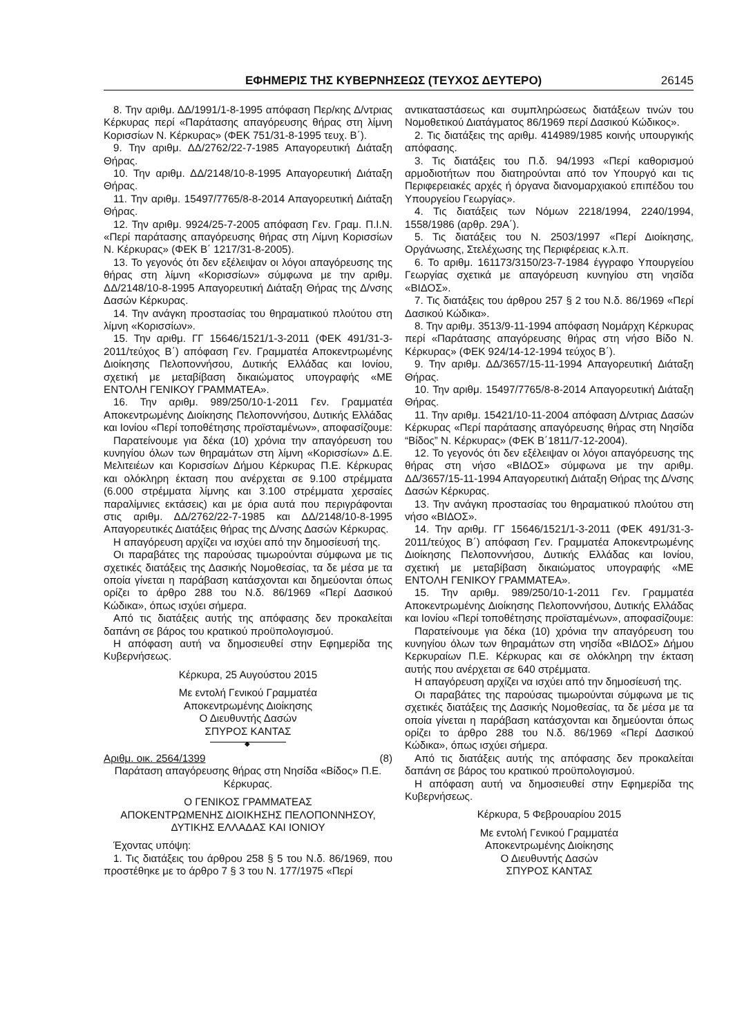ΕΦΗΜΕΡΙΣ ΤΗΣ ΚΥΒΕΡΝΗΣΕΩΣ (ΤΕΥΧΟΣ ΔΕΥΤΕΡΟ) 26145
8. Την αριθμ. ΔΔ/1991/1-8-1995 απόφαση Περ/κης Δ/ντριας Κέρκυρας περί «Παράτασης απαγόρευσης θήρας στη λίμνη Κορισσίων Ν. Κέρκυρας» (ΦΕΚ 751/31-8-1995 τευχ. Β΄).
9. Την αριθμ. ΔΔ/2762/22-7-1985 Απαγορευτική Διάταξη Θήρας.
10. Την αριθμ. ΔΔ/2148/10-8-1995 Απαγορευτική Διάταξη Θήρας.
11. Την αριθμ. 15497/7765/8-8-2014 Απαγορευτική Διάταξη Θήρας.
12. Την αριθμ. 9924/25-7-2005 απόφαση Γεν. Γραμ. Π.Ι.Ν. «Περί παράτασης απαγόρευσης θήρας στη Λίμνη Κορισσίων Ν. Κέρκυρας» (ΦΕΚ Β΄ 1217/31-8-2005).
13. Το γεγονός ότι δεν εξέλειψαν οι λόγοι απαγόρευσης της θήρας στη λίμνη «Κορισσίων» σύμφωνα με την αριθμ. ΔΔ/2148/10-8-1995 Απαγορευτική Διάταξη Θήρας της Δ/νσης Δασών Κέρκυρας.
14. Την ανάγκη προστασίας του θηραματικού πλούτου στη λίμνη «Κορισσίων».
15. Την αριθμ. ΓΓ 15646/1521/1-3-2011 (ΦΕΚ 491/31-3-2011/τεύχος Β΄) απόφαση Γεν. Γραμματέα Αποκεντρωμένης Διοίκησης Πελοποννήσου, Δυτικής Ελλάδας και Ιονίου, σχετική με μεταβίβαση δικαιώματος υπογραφής «ΜΕ ΕΝΤΟΛΗ ΓΕΝΙΚΟΥ ΓΡΑΜΜΑΤΕΑ».
16. Την αριθμ. 989/250/10-1-2011 Γεν. Γραμματέα Αποκεντρωμένης Διοίκησης Πελοποννήσου, Δυτικής Ελλάδας και Ιονίου «Περί τοποθέτησης προϊσταμένων», αποφασίζουμε:
Παρατείνουμε για δέκα (10) χρόνια την απαγόρευση του κυνηγίου όλων των θηραμάτων στη λίμνη «Κορισσίων» Δ.Ε. Μελιτειέων και Κορισσίων Δήμου Κέρκυρας Π.Ε. Κέρκυρας και ολόκληρη έκταση που ανέρχεται σε 9.100 στρέμματα (6.000 στρέμματα λίμνης και 3.100 στρέμματα χερσαίες παραλίμνιες εκτάσεις) και με όρια αυτά που περιγράφονται στις αριθμ. ΔΔ/2762/22-7-1985 και ΔΔ/2148/10-8-1995 Απαγορευτικές Διατάξεις θήρας της Δ/νσης Δασών Κέρκυρας.
Η απαγόρευση αρχίζει να ισχύει από την δημοσίευσή της.
Οι παραβάτες της παρούσας τιμωρούνται σύμφωνα με τις σχετικές διατάξεις της Δασικής Νομοθεσίας, τα δε μέσα με τα οποία γίνεται η παράβαση κατάσχονται και δημεύονται όπως ορίζει το άρθρο 288 του Ν.δ. 86/1969 «Περί Δασικού Κώδικα», όπως ισχύει σήμερα.
Από τις διατάξεις αυτής της απόφασης δεν προκαλείται δαπάνη σε βάρος του κρατικού προϋπολογισμού.
Η απόφαση αυτή να δημοσιευθεί στην Εφημερίδα της Κυβερνήσεως.
Κέρκυρα, 25 Αυγούστου 2015
Με εντολή Γενικού Γραμματέα
Αποκεντρωμένης Διοίκησης
Ο Διευθυντής Δασών
ΣΠΥΡΟΣ ΚΑΝΤΑΣ
◆
Αριθμ. οικ. 2564/1399 (8)
Παράταση απαγόρευσης θήρας στη Νησίδα «Βίδος» Π.Ε. Κέρκυρας.
Ο ΓΕΝΙΚΟΣ ΓΡΑΜΜΑΤΕΑΣ
ΑΠΟΚΕΝΤΡΩΜΕΝΗΣ ΔΙΟΙΚΗΣΗΣ ΠΕΛΟΠΟΝΝΗΣΟΥ,
ΔΥΤΙΚΗΣ ΕΛΛΑΔΑΣ ΚΑΙ ΙΟΝΙΟΥ
Έχοντας υπόψη:
1. Τις διατάξεις του άρθρου 258 § 5 του Ν.δ. 86/1969, που προστέθηκε με το άρθρο 7 § 3 του Ν. 177/1975 «Περί
αντικαταστάσεως και συμπληρώσεως διατάξεων τινών του Νομοθετικού Διατάγματος 86/1969 περί Δασικού Κώδικος».
2. Τις διατάξεις της αριθμ. 414989/1985 κοινής υπουργικής απόφασης.
3. Τις διατάξεις του Π.δ. 94/1993 «Περί καθορισμού αρμοδιοτήτων που διατηρούνται από τον Υπουργό και τις Περιφερειακές αρχές ή όργανα διανομαρχιακού επιπέδου του Υπουργείου Γεωργίας».
4. Τις διατάξεις των Νόμων 2218/1994, 2240/1994, 1558/1986 (αρθρ. 29Α΄).
5. Τις διατάξεις του Ν. 2503/1997 «Περί Διοίκησης, Οργάνωσης, Στελέχωσης της Περιφέρειας κ.λ.π.
6. Το αριθμ. 161173/3150/23-7-1984 έγγραφο Υπουργείου Γεωργίας σχετικά με απαγόρευση κυνηγίου στη νησίδα «ΒΙΔΟΣ».
7. Τις διατάξεις του άρθρου 257 § 2 του Ν.δ. 86/1969 «Περί Δασικού Κώδικα».
8. Την αριθμ. 3513/9-11-1994 απόφαση Νομάρχη Κέρκυρας περί «Παράτασης απαγόρευσης θήρας στη νήσο Βίδο Ν. Κέρκυρας» (ΦΕΚ 924/14-12-1994 τεύχος Β΄).
9. Την αριθμ. ΔΔ/3657/15-11-1994 Απαγορευτική Διάταξη Θήρας.
10. Την αριθμ. 15497/7765/8-8-2014 Απαγορευτική Διάταξη Θήρας.
11. Την αριθμ. 15421/10-11-2004 απόφαση Δ/ντριας Δασών Κέρκυρας «Περί παράτασης απαγόρευσης θήρας στη Νησίδα “Βίδος” Ν. Κέρκυρας» (ΦΕΚ Β΄1811/7-12-2004).
12. Το γεγονός ότι δεν εξέλειψαν οι λόγοι απαγόρευσης της θήρας στη νήσο «ΒΙΔΟΣ» σύμφωνα με την αριθμ. ΔΔ/3657/15-11-1994 Απαγορευτική Διάταξη Θήρας της Δ/νσης Δασών Κέρκυρας.
13. Την ανάγκη προστασίας του θηραματικού πλούτου στη νήσο «ΒΙΔΟΣ».
14. Την αριθμ. ΓΓ 15646/1521/1-3-2011 (ΦΕΚ 491/31-3-2011/τεύχος Β΄) απόφαση Γεν. Γραμματέα Αποκεντρωμένης Διοίκησης Πελοποννήσου, Δυτικής Ελλάδας και Ιονίου, σχετική με μεταβίβαση δικαιώματος υπογραφής «ΜΕ ΕΝΤΟΛΗ ΓΕΝΙΚΟΥ ΓΡΑΜΜΑΤΕΑ».
15. Την αριθμ. 989/250/10-1-2011 Γεν. Γραμματέα Αποκεντρωμένης Διοίκησης Πελοποννήσου, Δυτικής Ελλάδας και Ιονίου «Περί τοποθέτησης προϊσταμένων», αποφασίζουμε:
Παρατείνουμε για δέκα (10) χρόνια την απαγόρευση του κυνηγίου όλων των θηραμάτων στη νησίδα «ΒΙΔΟΣ» Δήμου Κερκυραίων Π.Ε. Κέρκυρας και σε ολόκληρη την έκταση αυτής που ανέρχεται σε 640 στρέμματα.
Η απαγόρευση αρχίζει να ισχύει από την δημοσίευσή της.
Οι παραβάτες της παρούσας τιμωρούνται σύμφωνα με τις σχετικές διατάξεις της Δασικής Νομοθεσίας, τα δε μέσα με τα οποία γίνεται η παράβαση κατάσχονται και δημεύονται όπως ορίζει το άρθρο 288 του Ν.δ. 86/1969 «Περί Δασικού Κώδικα», όπως ισχύει σήμερα.
Από τις διατάξεις αυτής της απόφασης δεν προκαλείται δαπάνη σε βάρος του κρατικού προϋπολογισμού.
Η απόφαση αυτή να δημοσιευθεί στην Εφημερίδα της Κυβερνήσεως.
Κέρκυρα, 5 Φεβρουαρίου 2015
Με εντολή Γενικού Γραμματέα
Αποκεντρωμένης Διοίκησης
Ο Διευθυντής Δασών
ΣΠΥΡΟΣ ΚΑΝΤΑΣ